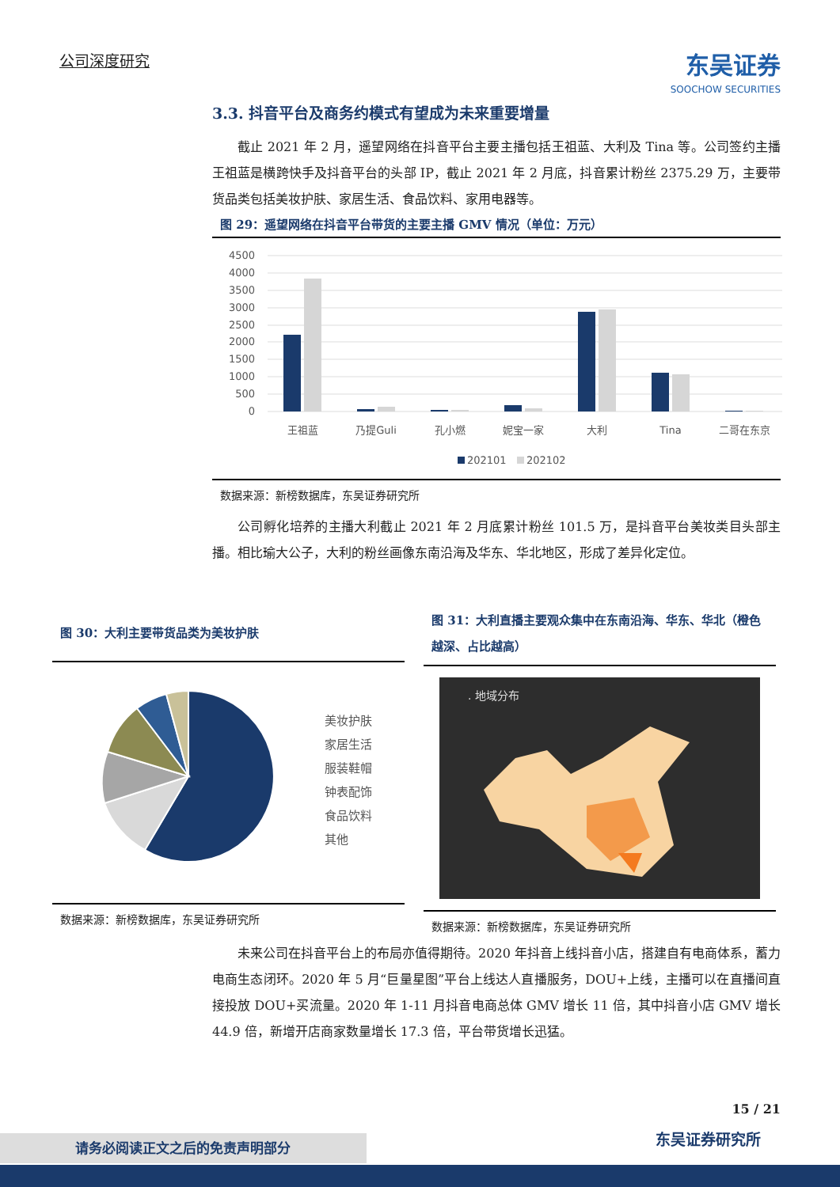公司深度研究 东吴证券
SOOCHOW SECURITIES
3.3. 抖音平台及商务约模式有望成为未来重要增量
截止 2021 年 2 月，遥望网络在抖音平台主要主播包括王祖蓝、大利及 Tina 等。公司签约主播王祖蓝是横跨快手及抖音平台的头部 IP，截止 2021 年 2 月底，抖音累计粉丝 2375.29 万，主要带货品类包括美妆护肤、家居生活、食品饮料、家用电器等。
图 29：遥望网络在抖音平台带货的主要主播 GMV 情况（单位：万元）
4500
4000
3500
3000
2500
2000
1500
1000
500
0
王祖蓝
乃提Guli
孔小燃
妮宝一家
大利
Tina
二哥在东京
202101
202102
数据来源：新榜数据库，东吴证券研究所
公司孵化培养的主播大利截止 2021 年 2 月底累计粉丝 101.5 万，是抖音平台美妆类目头部主播。相比瑜大公子，大利的粉丝画像东南沿海及华东、华北地区，形成了差异化定位。
图 30：大利主要带货品类为美妆护肤
美妆护肤
家居生活
服装鞋帽
钟表配饰
食品饮料
其他
数据来源：新榜数据库，东吴证券研究所
图 31：大利直播主要观众集中在东南沿海、华东、华北（橙色越深、占比越高）
. 地域分布
数据来源：新榜数据库，东吴证券研究所
未来公司在抖音平台上的布局亦值得期待。2020 年抖音上线抖音小店，搭建自有电商体系，蓄力电商生态闭环。2020 年 5 月“巨量星图”平台上线达人直播服务，DOU+上线，主播可以在直播间直接投放 DOU+买流量。2020 年 1-11 月抖音电商总体 GMV 增长 11 倍，其中抖音小店 GMV 增长 44.9 倍，新增开店商家数量增长 17.3 倍，平台带货增长迅猛。
15 / 21
东吴证券研究所 请务必阅读正文之后的免责声明部分